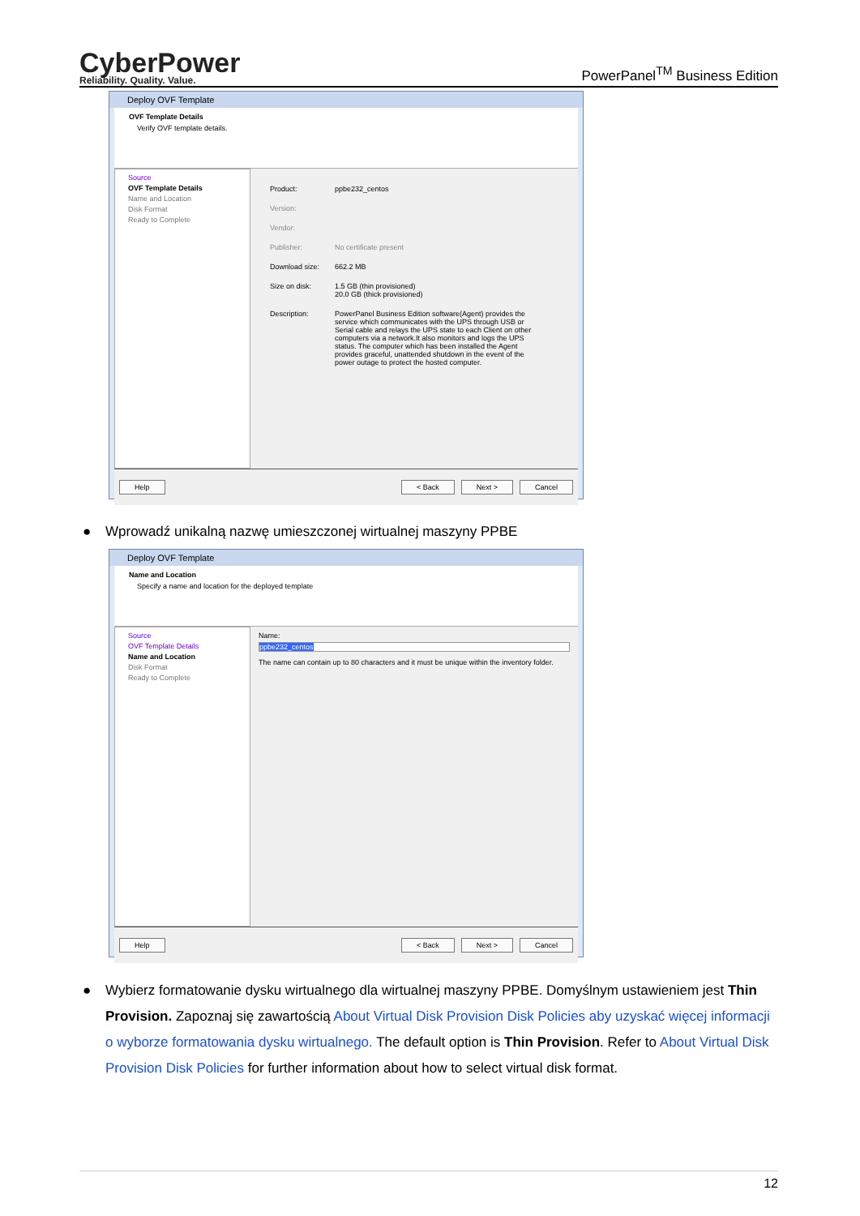CyberPower
Reliability. Quality. Value.
PowerPanel<sup>TM</sup> Business Edition
Deploy OVF Template
OVF Template Details
Verify OVF template details.
Source
OVF Template Details
Name and Location
Disk Format
Ready to Complete
Product: ppbe232_centos
Version:
Vendor:
Publisher: No certificate present
Download size: 662.2 MB
Size on disk: 1.5 GB (thin provisioned)
20.0 GB (thick provisioned)
Description: PowerPanel Business Edition software(Agent) provides the service which communicates with the UPS through USB or Serial cable and relays the UPS state to each Client on other computers via a network.It also monitors and logs the UPS status. The computer which has been installed the Agent provides graceful, unattended shutdown in the event of the power outage to protect the hosted computer.
Help < Back Next > Cancel
● Wprowadź unikalną nazwę umieszczonej wirtualnej maszyny PPBE
Deploy OVF Template
Name and Location
Specify a name and location for the deployed template
Source
OVF Template Details
Name and Location
Disk Format
Ready to Complete
Name:
ppbe232_centos
The name can contain up to 80 characters and it must be unique within the inventory folder.
Help < Back Next > Cancel
● Wybierz formatowanie dysku wirtualnego dla wirtualnej maszyny PPBE. Domyślnym ustawieniem jest Thin Provision. Zapoznaj się zawartością About Virtual Disk Provision Disk Policies aby uzyskać więcej informacji o wyborze formatowania dysku wirtualnego. The default option is Thin Provision. Refer to About Virtual Disk Provision Disk Policies for further information about how to select virtual disk format.
12